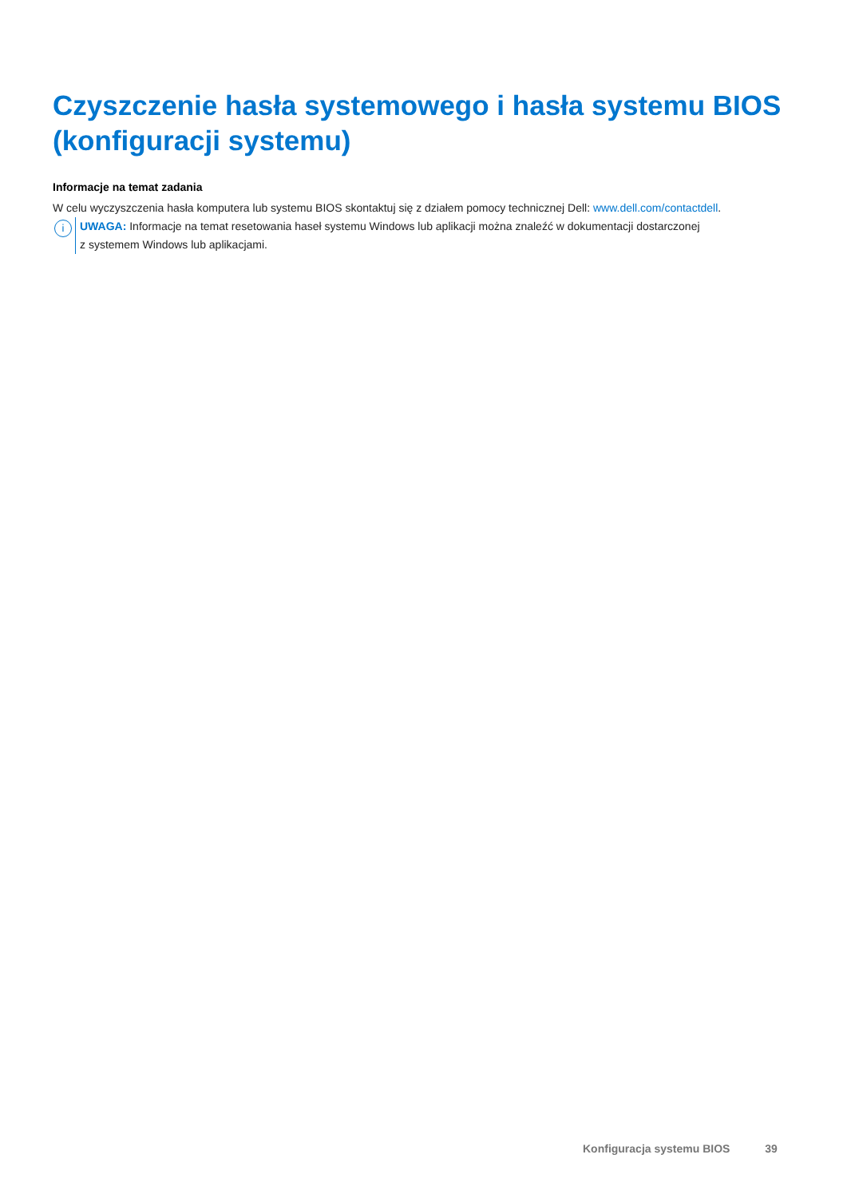Czyszczenie hasła systemowego i hasła systemu BIOS (konfiguracji systemu)
Informacje na temat zadania
W celu wyczyszczenia hasła komputera lub systemu BIOS skontaktuj się z działem pomocy technicznej Dell: www.dell.com/contactdell.
i
UWAGA: Informacje na temat resetowania haseł systemu Windows lub aplikacji można znaleźć w dokumentacji dostarczonej
z systemem Windows lub aplikacjami.
Konfiguracja systemu BIOS 39